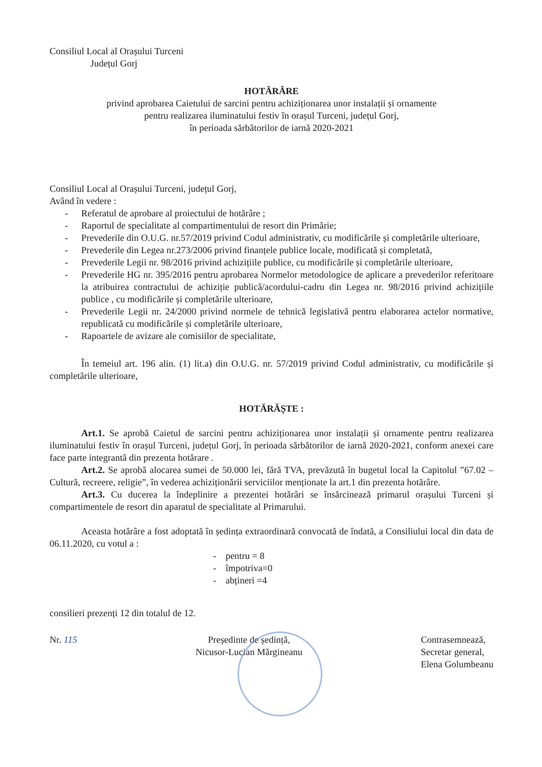Consiliul Local al Orașului Turceni
Județul Gorj
HOTĂRÂRE
privind aprobarea Caietului de sarcini pentru achiziționarea unor instalații și ornamente
pentru realizarea iluminatului festiv în orașul Turceni, județul Gorj,
în perioada sărbătorilor de iarnă 2020-2021
Consiliul Local al Orașului Turceni, județul Gorj,
Având în vedere :
- Referatul de aprobare al proiectului de hotărâre ;
- Raportul de specialitate al compartimentului de resort din Primărie;
- Prevederile din O.U.G. nr.57/2019 privind Codul administrativ, cu modificările și completările ulterioare,
- Prevederile din Legea nr.273/2006 privind finanțele publice locale, modificată și completată,
- Prevederile Legii nr. 98/2016 privind achizițiile publice, cu modificările și completările ulterioare,
- Prevederile HG nr. 395/2016 pentru aprobarea Normelor metodologice de aplicare a prevederilor referitoare la atribuirea contractului de achiziție publică/acordului-cadru din Legea nr. 98/2016 privind achizițiile publice , cu modificările și completările ulterioare,
- Prevederile Legii nr. 24/2000 privind normele de tehnică legislativă pentru elaborarea actelor normative, republicată cu modificările și completările ulterioare,
- Rapoartele de avizare ale comisiilor de specialitate,
În temeiul art. 196 alin. (1) lit.a) din O.U.G. nr. 57/2019 privind Codul administrativ, cu modificările și completările ulterioare,
HOTĂRĂȘTE :
Art.1. Se aprobă Caietul de sarcini pentru achiziționarea unor instalații și ornamente pentru realizarea iluminatului festiv în orașul Turceni, județul Gorj, în perioada sărbătorilor de iarnă 2020-2021, conform anexei care face parte integrantă din prezenta hotărare .
Art.2. Se aprobă alocarea sumei de 50.000 lei, fără TVA, prevăzută în bugetul local la Capitolul ”67.02 – Cultură, recreere, religie”, în vederea achiziționării serviciilor menționate la art.1 din prezenta hotărâre.
Art.3. Cu ducerea la îndeplinire a prezentei hotărâri se însărcinează primarul orașului Turceni și compartimentele de resort din aparatul de specialitate al Primarului.
Aceasta hotărâre a fost adoptată în ședința extraordinară convocată de îndată, a Consiliului local din data de 06.11.2020, cu votul a :
- pentru = 8
- împotriva=0
- abțineri =4
consilieri prezenți 12 din totalul de 12.
Nr. 115 Președinte de ședință,
Nicusor-Lucian Mărgineanu
Contrasemnează,
Secretar general,
Elena Golumbeanu